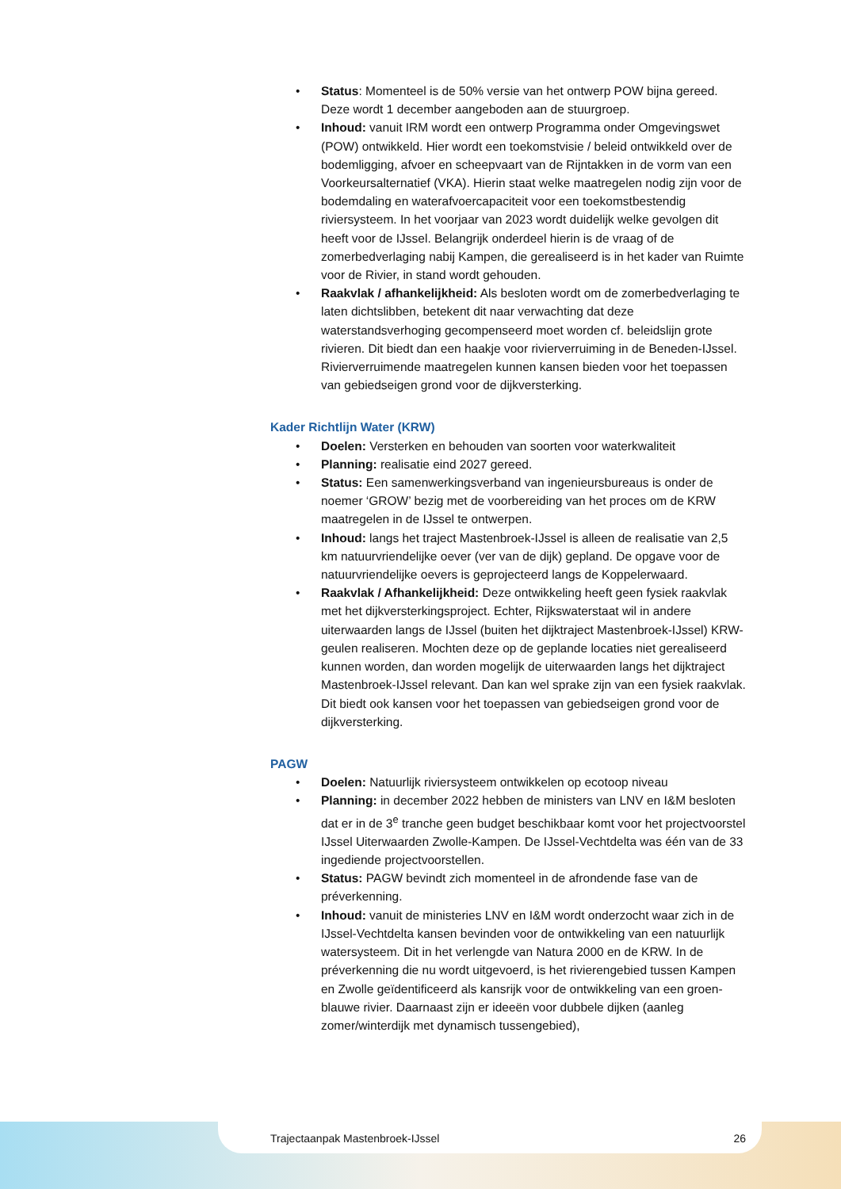• Status: Momenteel is de 50% versie van het ontwerp POW bijna gereed. Deze wordt 1 december aangeboden aan de stuurgroep.
• Inhoud: vanuit IRM wordt een ontwerp Programma onder Omgevingswet (POW) ontwikkeld. Hier wordt een toekomstvisie / beleid ontwikkeld over de bodemligging, afvoer en scheepvaart van de Rijntakken in de vorm van een Voorkeursalternatief (VKA). Hierin staat welke maatregelen nodig zijn voor de bodemdaling en waterafvoercapaciteit voor een toekomstbestendig riviersysteem. In het voorjaar van 2023 wordt duidelijk welke gevolgen dit heeft voor de IJssel. Belangrijk onderdeel hierin is de vraag of de zomerbedverlaging nabij Kampen, die gerealiseerd is in het kader van Ruimte voor de Rivier, in stand wordt gehouden.
• Raakvlak / afhankelijkheid: Als besloten wordt om de zomerbedverlaging te laten dichtslibben, betekent dit naar verwachting dat deze waterstandsverhoging gecompenseerd moet worden cf. beleidslijn grote rivieren. Dit biedt dan een haakje voor rivierverruiming in de Beneden-IJssel. Rivierverruimende maatregelen kunnen kansen bieden voor het toepassen van gebiedseigen grond voor de dijkversterking.
Kader Richtlijn Water (KRW)
• Doelen: Versterken en behouden van soorten voor waterkwaliteit
• Planning: realisatie eind 2027 gereed.
• Status: Een samenwerkingsverband van ingenieursbureaus is onder de noemer ‘GROW’ bezig met de voorbereiding van het proces om de KRW maatregelen in de IJssel te ontwerpen.
• Inhoud: langs het traject Mastenbroek-IJssel is alleen de realisatie van 2,5 km natuurvriendelijke oever (ver van de dijk) gepland. De opgave voor de natuurvriendelijke oevers is geprojecteerd langs de Koppelerwaard.
• Raakvlak / Afhankelijkheid: Deze ontwikkeling heeft geen fysiek raakvlak met het dijkversterkingsproject. Echter, Rijkswaterstaat wil in andere uiterwaarden langs de IJssel (buiten het dijktraject Mastenbroek-IJssel) KRW-geulen realiseren. Mochten deze op de geplande locaties niet gerealiseerd kunnen worden, dan worden mogelijk de uiterwaarden langs het dijktraject Mastenbroek-IJssel relevant. Dan kan wel sprake zijn van een fysiek raakvlak. Dit biedt ook kansen voor het toepassen van gebiedseigen grond voor de dijkversterking.
PAGW
• Doelen: Natuurlijk riviersysteem ontwikkelen op ecotoop niveau
• Planning: in december 2022 hebben de ministers van LNV en I&M besloten dat er in de 3<sup>e</sup> tranche geen budget beschikbaar komt voor het projectvoorstel IJssel Uiterwaarden Zwolle-Kampen. De IJssel-Vechtdelta was één van de 33 ingediende projectvoorstellen.
• Status: PAGW bevindt zich momenteel in de afrondende fase van de préverkenning.
• Inhoud: vanuit de ministeries LNV en I&M wordt onderzocht waar zich in de IJssel-Vechtdelta kansen bevinden voor de ontwikkeling van een natuurlijk watersysteem. Dit in het verlengde van Natura 2000 en de KRW. In de préverkenning die nu wordt uitgevoerd, is het rivierengebied tussen Kampen en Zwolle geïdentificeerd als kansrijk voor de ontwikkeling van een groen-blauwe rivier. Daarnaast zijn er ideeën voor dubbele dijken (aanleg zomer/winterdijk met dynamisch tussengebied),
Trajectaanpak Mastenbroek-IJssel 26